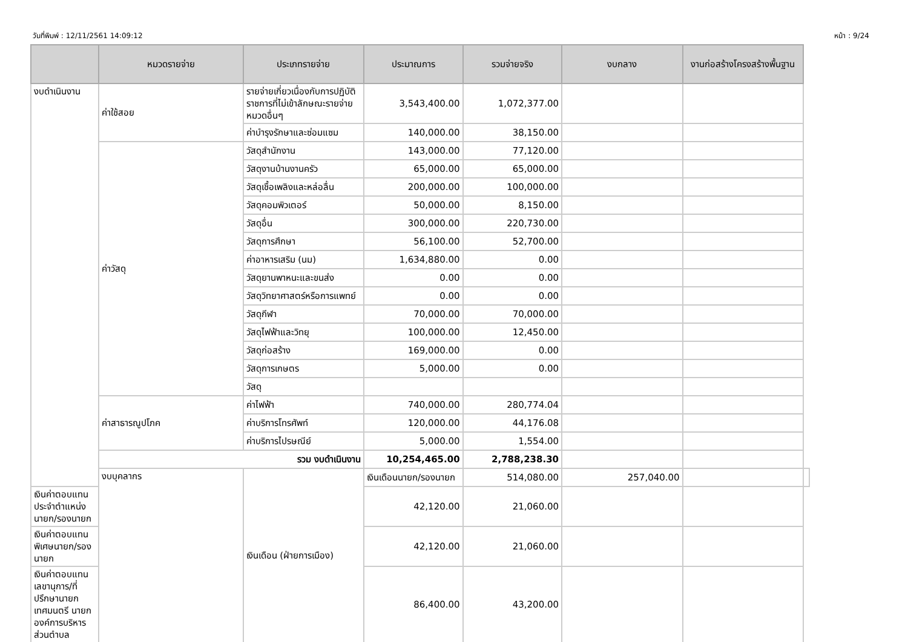วันที่พิมพ์ : 12/11/2561 14:09:12 หน้า : 9/24
| | หมวดรายจ่าย | ประเภทรายจ่าย | ประมาณการ | รวมจ่ายจริง | งบกลาง | งานก่อสร้างโครงสร้างพื้นฐาน | |
| --- | --- | --- | --- | --- | --- | --- | --- |
| งบดำเนินงาน | ค่าใช้สอย | รายจ่ายเกี่ยวเนื่องกับการปฏิบัติราชการที่ไม่เข้าลักษณะรายจ่ายหมวดอื่นๆ | 3,543,400.00 | 1,072,377.00 | | | |
| | | ค่าบำรุงรักษาและซ่อมแซม | 140,000.00 | 38,150.00 | | | |
| | ค่าวัสดุ | วัสดุสำนักงาน | 143,000.00 | 77,120.00 | | | |
| | | วัสดุงานบ้านงานครัว | 65,000.00 | 65,000.00 | | | |
| | | วัสดุเชื้อเพลิงและหล่อลื่น | 200,000.00 | 100,000.00 | | | |
| | | วัสดุคอมพิวเตอร์ | 50,000.00 | 8,150.00 | | | |
| | | วัสดุอื่น | 300,000.00 | 220,730.00 | | | |
| | | วัสดุการศึกษา | 56,100.00 | 52,700.00 | | | |
| | | ค่าอาหารเสริม (นม) | 1,634,880.00 | 0.00 | | | |
| | | วัสดุยานพาหนะและขนส่ง | 0.00 | 0.00 | | | |
| | | วัสดุวิทยาศาสตร์หรือการแพทย์ | 0.00 | 0.00 | | | |
| | | วัสดุกีฬา | 70,000.00 | 70,000.00 | | | |
| | | วัสดุไฟฟ้าและวิทยุ | 100,000.00 | 12,450.00 | | | |
| | | วัสดุก่อสร้าง | 169,000.00 | 0.00 | | | |
| | | วัสดุการเกษตร | 5,000.00 | 0.00 | | | |
| | | วัสดุ | | | | | |
| | ค่าสาธารณูปโภค | ค่าไฟฟ้า | 740,000.00 | 280,774.04 | | | |
| | | ค่าบริการโทรศัพท์ | 120,000.00 | 44,176.08 | | | |
| | | ค่าบริการไปรษณีย์ | 5,000.00 | 1,554.00 | | | |
| | รวม งบดำเนินงาน | | 10,254,465.00 | 2,788,238.30 | | | |
| | งบบุคลากร | เงินเดือน (ฝ่ายการเมือง) | เงินเดือนนายก/รองนายก | 514,080.00 | 257,040.00 | | |
| เงินค่าตอบแทนประจำตำแหน่งนายก/รองนายก | | | 42,120.00 | 21,060.00 | | | |
| เงินค่าตอบแทนพิเศษนายก/รองนายก | | | 42,120.00 | 21,060.00 | | | |
| เงินค่าตอบแทนเลขานุการ/ที่ปรึกษานายกเทศมนตรี นายกองค์การบริหารส่วนตำบล | | | 86,400.00 | 43,200.00 | | | |